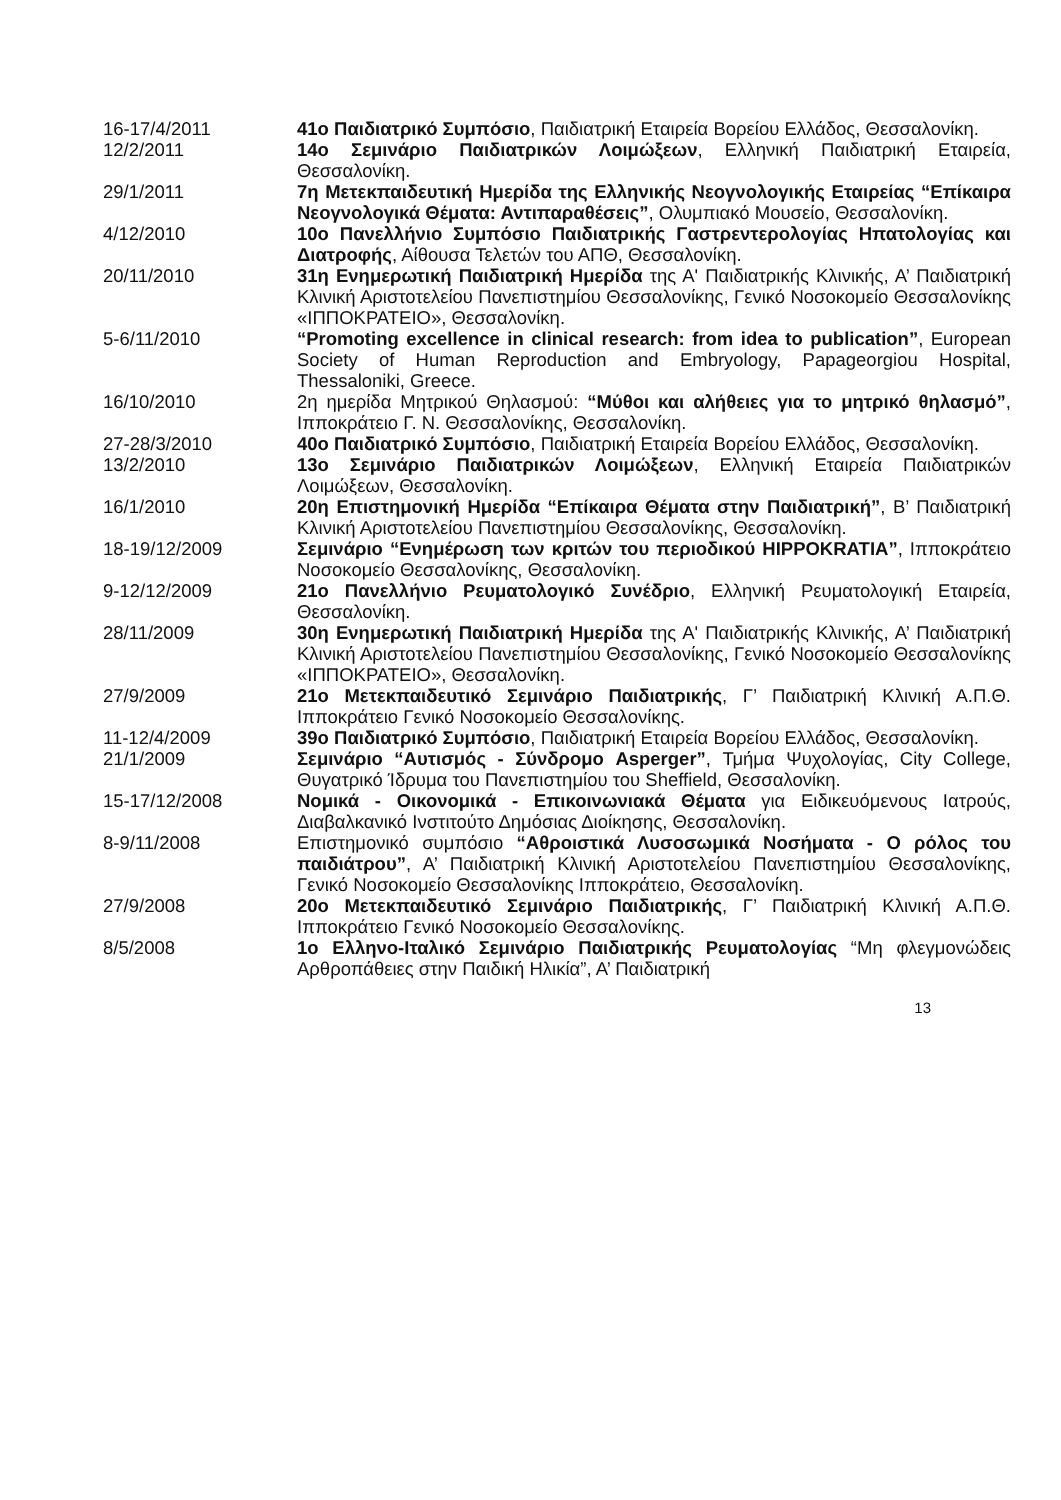16-17/4/2011 41ο Παιδιατρικό Συμπόσιο, Παιδιατρική Εταιρεία Βορείου Ελλάδος, Θεσσαλονίκη.
12/2/2011 14ο Σεμινάριο Παιδιατρικών Λοιμώξεων, Ελληνική Παιδιατρική Εταιρεία, Θεσσαλονίκη.
29/1/2011 7η Μετεκπαιδευτική Ημερίδα της Ελληνικής Νεογνολογικής Εταιρείας “Επίκαιρα Νεογνολογικά Θέματα: Αντιπαραθέσεις”, Ολυμπιακό Μουσείο, Θεσσαλονίκη.
4/12/2010 10ο Πανελλήνιο Συμπόσιο Παιδιατρικής Γαστρεντερολογίας Ηπατολογίας και Διατροφής, Αίθουσα Τελετών του ΑΠΘ, Θεσσαλονίκη.
20/11/2010 31η Ενημερωτική Παιδιατρική Ημερίδα της Α' Παιδιατρικής Κλινικής, Α’ Παιδιατρική Κλινική Αριστοτελείου Πανεπιστημίου Θεσσαλονίκης, Γενικό Νοσοκομείο Θεσσαλονίκης «ΙΠΠΟΚΡΑΤΕΙΟ», Θεσσαλονίκη.
5-6/11/2010 “Promoting excellence in clinical research: from idea to publication”, European Society of Human Reproduction and Embryology, Papageorgiou Hospital, Thessaloniki, Greece.
16/10/2010 2η ημερίδα Μητρικού Θηλασμού: “Μύθοι και αλήθειες για το μητρικό θηλασμό”, Ιπποκράτειο Γ. Ν. Θεσσαλονίκης, Θεσσαλονίκη.
27-28/3/2010 40ο Παιδιατρικό Συμπόσιο, Παιδιατρική Εταιρεία Βορείου Ελλάδος, Θεσσαλονίκη.
13/2/2010 13ο Σεμινάριο Παιδιατρικών Λοιμώξεων, Ελληνική Εταιρεία Παιδιατρικών Λοιμώξεων, Θεσσαλονίκη.
16/1/2010 20η Επιστημονική Ημερίδα “Επίκαιρα Θέματα στην Παιδιατρική”, Β’ Παιδιατρική Κλινική Αριστοτελείου Πανεπιστημίου Θεσσαλονίκης, Θεσσαλονίκη.
18-19/12/2009 Σεμινάριο “Ενημέρωση των κριτών του περιοδικού HIPPOKRATIA”, Ιπποκράτειο Νοσοκομείο Θεσσαλονίκης, Θεσσαλονίκη.
9-12/12/2009 21ο Πανελλήνιο Ρευματολογικό Συνέδριο, Ελληνική Ρευματολογική Εταιρεία, Θεσσαλονίκη.
28/11/2009 30η Ενημερωτική Παιδιατρική Ημερίδα της Α' Παιδιατρικής Κλινικής, Α’ Παιδιατρική Κλινική Αριστοτελείου Πανεπιστημίου Θεσσαλονίκης, Γενικό Νοσοκομείο Θεσσαλονίκης «ΙΠΠΟΚΡΑΤΕΙΟ», Θεσσαλονίκη.
27/9/2009 21ο Μετεκπαιδευτικό Σεμινάριο Παιδιατρικής, Γ’ Παιδιατρική Κλινική Α.Π.Θ. Ιπποκράτειο Γενικό Νοσοκομείο Θεσσαλονίκης.
11-12/4/2009 39ο Παιδιατρικό Συμπόσιο, Παιδιατρική Εταιρεία Βορείου Ελλάδος, Θεσσαλονίκη.
21/1/2009 Σεμινάριο “Αυτισμός - Σύνδρομο Asperger”, Τμήμα Ψυχολογίας, City College, Θυγατρικό Ίδρυμα του Πανεπιστημίου του Sheffield, Θεσσαλονίκη.
15-17/12/2008 Νομικά - Οικονομικά - Επικοινωνιακά Θέματα για Ειδικευόμενους Ιατρούς, Διαβαλκανικό Ινστιτούτο Δημόσιας Διοίκησης, Θεσσαλονίκη.
8-9/11/2008 Επιστημονικό συμπόσιο “Αθροιστικά Λυσοσωμικά Νοσήματα - Ο ρόλος του παιδιάτρου”, Α’ Παιδιατρική Κλινική Αριστοτελείου Πανεπιστημίου Θεσσαλονίκης, Γενικό Νοσοκομείο Θεσσαλονίκης Ιπποκράτειο, Θεσσαλονίκη.
27/9/2008 20ο Μετεκπαιδευτικό Σεμινάριο Παιδιατρικής, Γ’ Παιδιατρική Κλινική Α.Π.Θ. Ιπποκράτειο Γενικό Νοσοκομείο Θεσσαλονίκης.
8/5/2008 1ο Ελληνο-Ιταλικό Σεμινάριο Παιδιατρικής Ρευματολογίας “Μη φλεγμονώδεις Αρθροπάθειες στην Παιδική Ηλικία”, Α’ Παιδιατρική
13